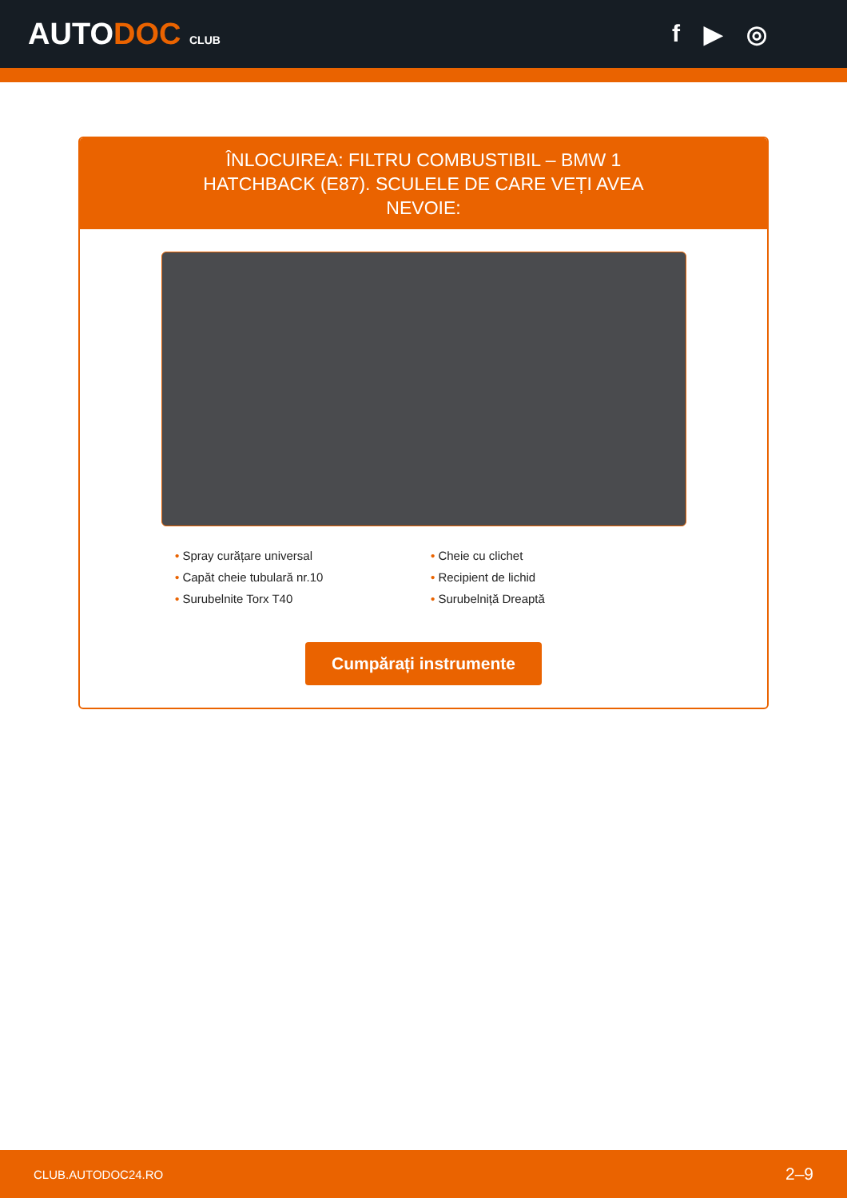AUTODOC CLUB
f ▶ ◎
ÎNLOCUIREA: FILTRU COMBUSTIBIL – BMW 1 HATCHBACK (E87). SCULELE DE CARE VEȚI AVEA NEVOIE:
• Spray curățare universal
• Cheie cu clichet
• Capăt cheie tubulară nr.10
• Recipient de lichid
• Surubelnite Torx T40
• Surubelniță Dreaptă
Cumpărați instrumente
CLUB.AUTODOC24.RO 2–9